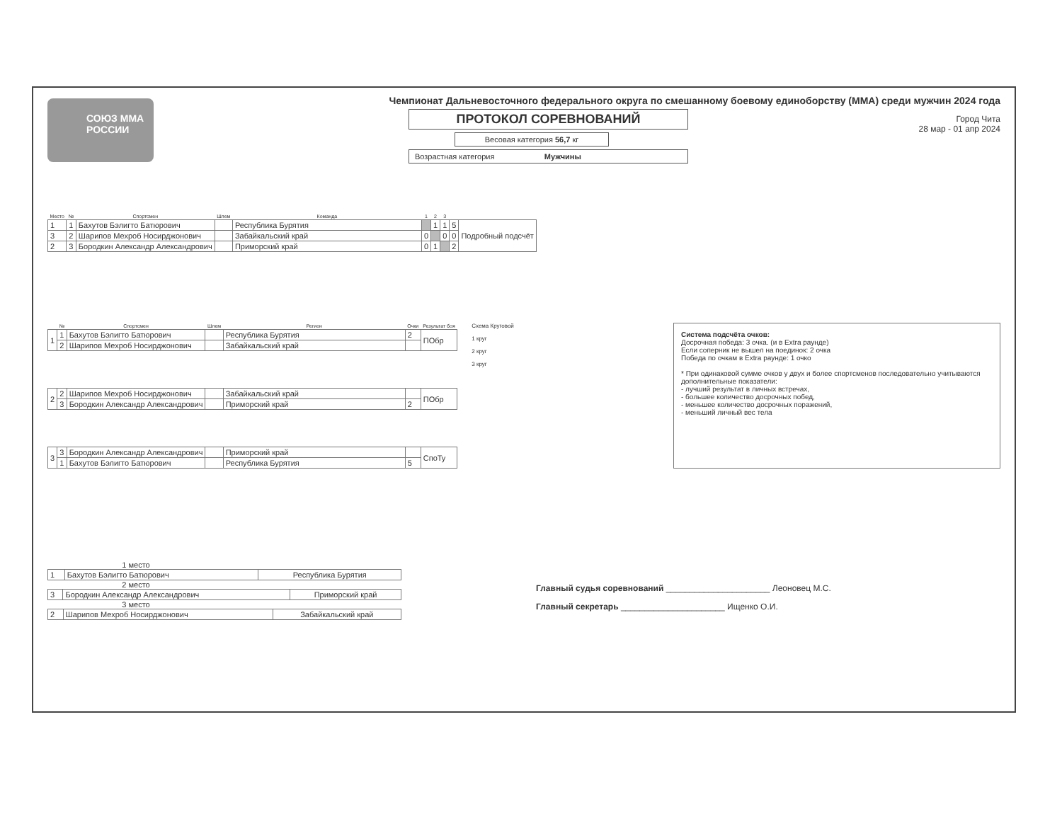СОЮЗ ММА РОССИИ
Чемпионат Дальневосточного федерального округа по смешанному боевому единоборству (ММА) среди мужчин 2024 года
ПРОТОКОЛ СОРЕВНОВАНИЙ
Весовая категория 56,7 кг
Возрастная категория Мужчины
Город Чита
28 мар - 01 апр 2024
| Место | № | Спортсмен | Шлем | Команда | 1 | 2 | 3 | | |
| --- | --- | --- | --- | --- | --- | --- | --- | --- | --- |
| 1 | 1 | Бахутов Бэлигто Батюрович | | Республика Бурятия | | 1 | 1 | 5 | Подробный подсчёт |
| 3 | 2 | Шарипов Мехроб Носирджонович | | Забайкальский край | 0 | | 0 | 0 | |
| 2 | 3 | Бородкин Александр Александрович | | Приморский край | 0 | 1 | | 2 | |
| | № | Спортсмен | Шлем | Регион | Очки | Результат боя |
| --- | --- | --- | --- | --- | --- | --- |
| 1 | 1 | Бахутов Бэлигто Батюрович | | Республика Бурятия | 2 | ПОбр |
| | 2 | Шарипов Мехроб Носирджонович | | Забайкальский край | | |
| 2 | 2 | Шарипов Мехроб Носирджонович | | Забайкальский край | | ПОбр |
| | 3 | Бородкин Александр Александрович | | Приморский край | 2 | |
| 3 | 3 | Бородкин Александр Александрович | | Приморский край | | СпоТу |
| | 1 | Бахутов Бэлигто Батюрович | | Республика Бурятия | 5 | |
Схема Круговой
1 круг
2 круг
3 круг
Система подсчёта очков:
Досрочная победа: 3 очка. (и в Extra раунде)
Если соперник не вышел на поединок: 2 очка
Победа по очкам в Extra раунде: 1 очко
* При одинаковой сумме очков у двух и более спортсменов последовательно учитываются дополнительные показатели:
- лучший результат в личных встречах,
- большее количество досрочных побед,
- меньшее количество досрочных поражений,
- меньший личный вес тела
1 место
| 1 | Бахутов Бэлигто Батюрович | Республика Бурятия |
2 место
| 3 | Бородкин Александр Александрович | Приморский край |
3 место
| 2 | Шарипов Мехроб Носирджонович | Забайкальский край |
Главный судья соревнований ______________________ Леоновец М.С.
Главный секретарь ______________________ Ищенко О.И.